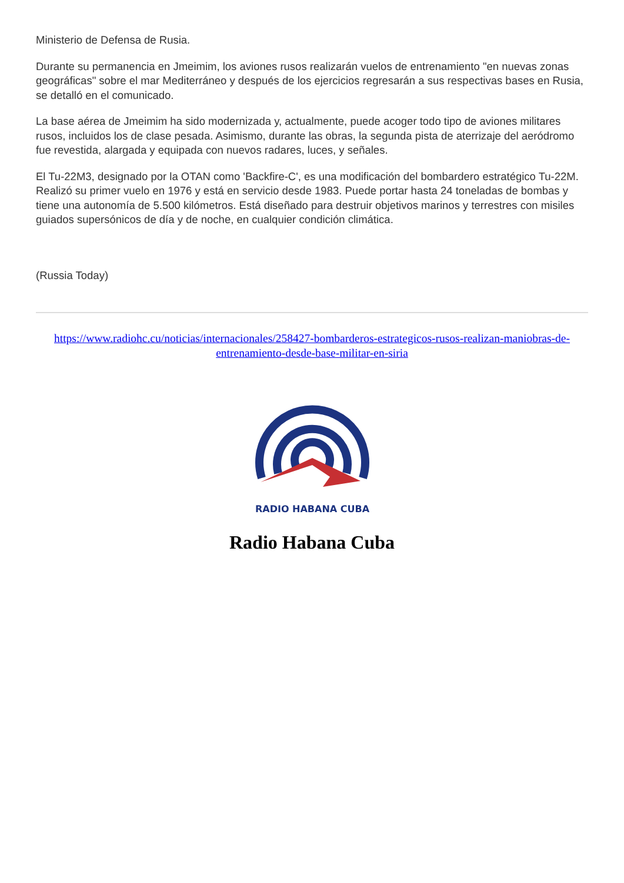Ministerio de Defensa de Rusia.
Durante su permanencia en Jmeimim, los aviones rusos realizarán vuelos de entrenamiento "en nuevas zonas geográficas" sobre el mar Mediterráneo y después de los ejercicios regresarán a sus respectivas bases en Rusia, se detalló en el comunicado.
La base aérea de Jmeimim ha sido modernizada y, actualmente, puede acoger todo tipo de aviones militares rusos, incluidos los de clase pesada. Asimismo, durante las obras, la segunda pista de aterrizaje del aeródromo fue revestida, alargada y equipada con nuevos radares, luces, y señales.
El Tu-22M3, designado por la OTAN como 'Backfire-C', es una modificación del bombardero estratégico Tu-22M. Realizó su primer vuelo en 1976 y está en servicio desde 1983. Puede portar hasta 24 toneladas de bombas y tiene una autonomía de 5.500 kilómetros. Está diseñado para destruir objetivos marinos y terrestres con misiles guiados supersónicos de día y de noche, en cualquier condición climática.
(Russia Today)
https://www.radiohc.cu/noticias/internacionales/258427-bombarderos-estrategicos-rusos-realizan-maniobras-de-entrenamiento-desde-base-militar-en-siria
RADIO HABANA CUBA
Radio Habana Cuba